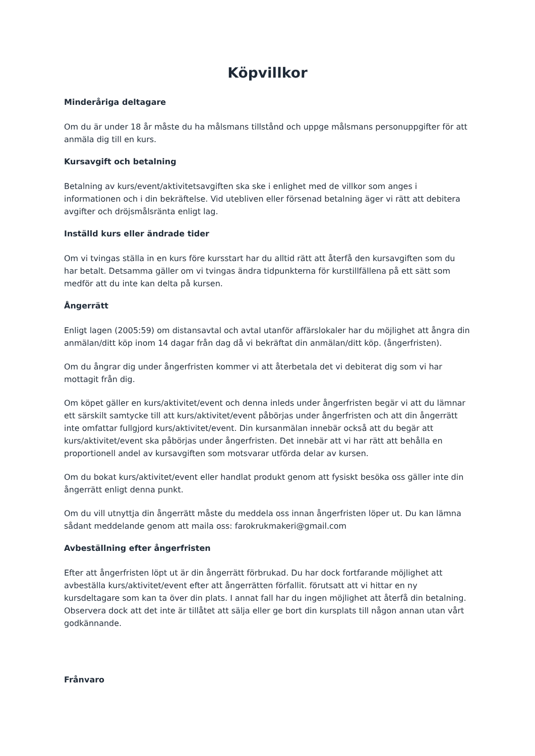Köpvillkor
Minderåriga deltagare
Om du är under 18 år måste du ha målsmans tillstånd och uppge målsmans personuppgifter för att anmäla dig till en kurs.
Kursavgift och betalning
Betalning av kurs/event/aktivitetsavgiften ska ske i enlighet med de villkor som anges i informationen och i din bekräftelse. Vid utebliven eller försenad betalning äger vi rätt att debitera avgifter och dröjsmålsränta enligt lag.
Inställd kurs eller ändrade tider
Om vi tvingas ställa in en kurs före kursstart har du alltid rätt att återfå den kursavgiften som du har betalt. Detsamma gäller om vi tvingas ändra tidpunkterna för kurstillfällena på ett sätt som medför att du inte kan delta på kursen.
Ångerrätt
Enligt lagen (2005:59) om distansavtal och avtal utanför affärslokaler har du möjlighet att ångra din anmälan/ditt köp inom 14 dagar från dag då vi bekräftat din anmälan/ditt köp. (ångerfristen).
Om du ångrar dig under ångerfristen kommer vi att återbetala det vi debiterat dig som vi har mottagit från dig.
Om köpet gäller en kurs/aktivitet/event och denna inleds under ångerfristen begär vi att du lämnar ett särskilt samtycke till att kurs/aktivitet/event påbörjas under ångerfristen och att din ångerrätt inte omfattar fullgjord kurs/aktivitet/event. Din kursanmälan innebär också att du begär att kurs/aktivitet/event ska påbörjas under ångerfristen. Det innebär att vi har rätt att behålla en proportionell andel av kursavgiften som motsvarar utförda delar av kursen.
Om du bokat kurs/aktivitet/event eller handlat produkt genom att fysiskt besöka oss gäller inte din ångerrätt enligt denna punkt.
Om du vill utnyttja din ångerrätt måste du meddela oss innan ångerfristen löper ut. Du kan lämna sådant meddelande genom att maila oss: farokrukmakeri@gmail.com
Avbeställning efter ångerfristen
Efter att ångerfristen löpt ut är din ångerrätt förbrukad. Du har dock fortfarande möjlighet att avbeställa kurs/aktivitet/event efter att ångerrätten förfallit. förutsatt att vi hittar en ny kursdeltagare som kan ta över din plats. I annat fall har du ingen möjlighet att återfå din betalning. Observera dock att det inte är tillåtet att sälja eller ge bort din kursplats till någon annan utan vårt godkännande.
Frånvaro